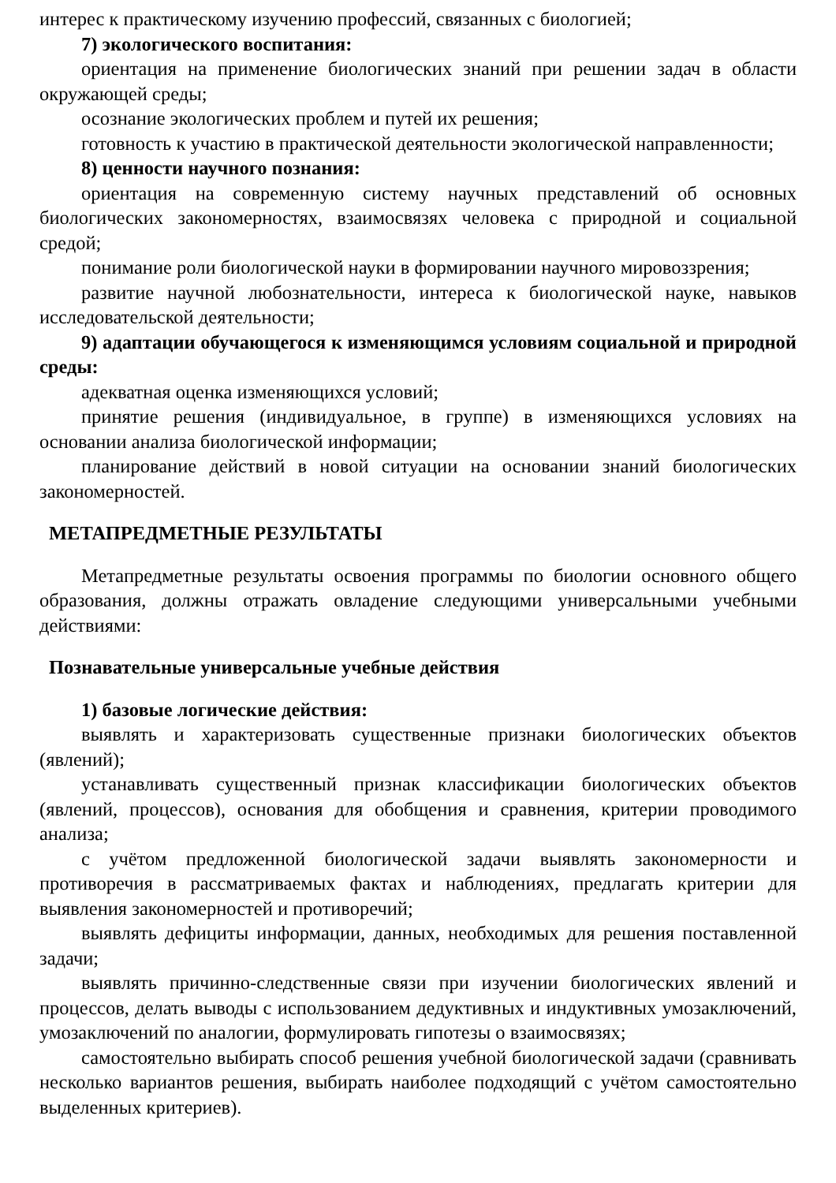интерес к практическому изучению профессий, связанных с биологией;
7) экологического воспитания:
ориентация на применение биологических знаний при решении задач в области окружающей среды;
осознание экологических проблем и путей их решения;
готовность к участию в практической деятельности экологической направленности;
8) ценности научного познания:
ориентация на современную систему научных представлений об основных биологических закономерностях, взаимосвязях человека с природной и социальной средой;
понимание роли биологической науки в формировании научного мировоззрения;
развитие научной любознательности, интереса к биологической науке, навыков исследовательской деятельности;
9) адаптации обучающегося к изменяющимся условиям социальной и природной среды:
адекватная оценка изменяющихся условий;
принятие решения (индивидуальное, в группе) в изменяющихся условиях на основании анализа биологической информации;
планирование действий в новой ситуации на основании знаний биологических закономерностей.
МЕТАПРЕДМЕТНЫЕ РЕЗУЛЬТАТЫ
Метапредметные результаты освоения программы по биологии основного общего образования, должны отражать овладение следующими универсальными учебными действиями:
Познавательные универсальные учебные действия
1) базовые логические действия:
выявлять и характеризовать существенные признаки биологических объектов (явлений);
устанавливать существенный признак классификации биологических объектов (явлений, процессов), основания для обобщения и сравнения, критерии проводимого анализа;
с учётом предложенной биологической задачи выявлять закономерности и противоречия в рассматриваемых фактах и наблюдениях, предлагать критерии для выявления закономерностей и противоречий;
выявлять дефициты информации, данных, необходимых для решения поставленной задачи;
выявлять причинно-следственные связи при изучении биологических явлений и процессов, делать выводы с использованием дедуктивных и индуктивных умозаключений, умозаключений по аналогии, формулировать гипотезы о взаимосвязях;
самостоятельно выбирать способ решения учебной биологической задачи (сравнивать несколько вариантов решения, выбирать наиболее подходящий с учётом самостоятельно выделенных критериев).